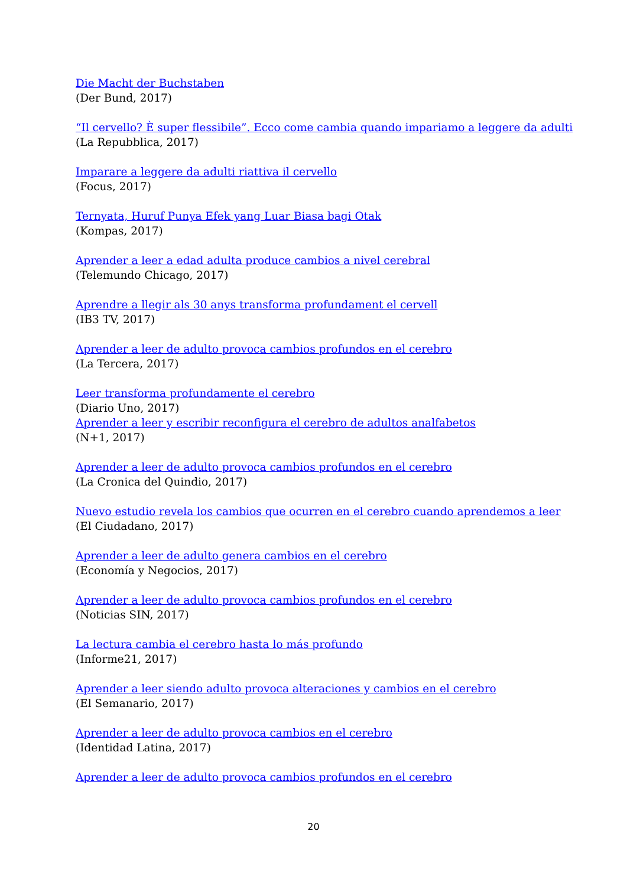Die Macht der Buchstaben
(Der Bund, 2017)
“Il cervello? È super flessibile”. Ecco come cambia quando impariamo a leggere da adulti
(La Repubblica, 2017)
Imparare a leggere da adulti riattiva il cervello
(Focus, 2017)
Ternyata, Huruf Punya Efek yang Luar Biasa bagi Otak
(Kompas, 2017)
Aprender a leer a edad adulta produce cambios a nivel cerebral
(Telemundo Chicago, 2017)
Aprendre a llegir als 30 anys transforma profundament el cervell
(IB3 TV, 2017)
Aprender a leer de adulto provoca cambios profundos en el cerebro
(La Tercera, 2017)
Leer transforma profundamente el cerebro
(Diario Uno, 2017)
Aprender a leer y escribir reconfigura el cerebro de adultos analfabetos
(N+1, 2017)
Aprender a leer de adulto provoca cambios profundos en el cerebro
(La Cronica del Quindio, 2017)
Nuevo estudio revela los cambios que ocurren en el cerebro cuando aprendemos a leer
(El Ciudadano, 2017)
Aprender a leer de adulto genera cambios en el cerebro
(Economía y Negocios, 2017)
Aprender a leer de adulto provoca cambios profundos en el cerebro
(Noticias SIN, 2017)
La lectura cambia el cerebro hasta lo más profundo
(Informe21, 2017)
Aprender a leer siendo adulto provoca alteraciones y cambios en el cerebro
(El Semanario, 2017)
Aprender a leer de adulto provoca cambios en el cerebro
(Identidad Latina, 2017)
Aprender a leer de adulto provoca cambios profundos en el cerebro
20